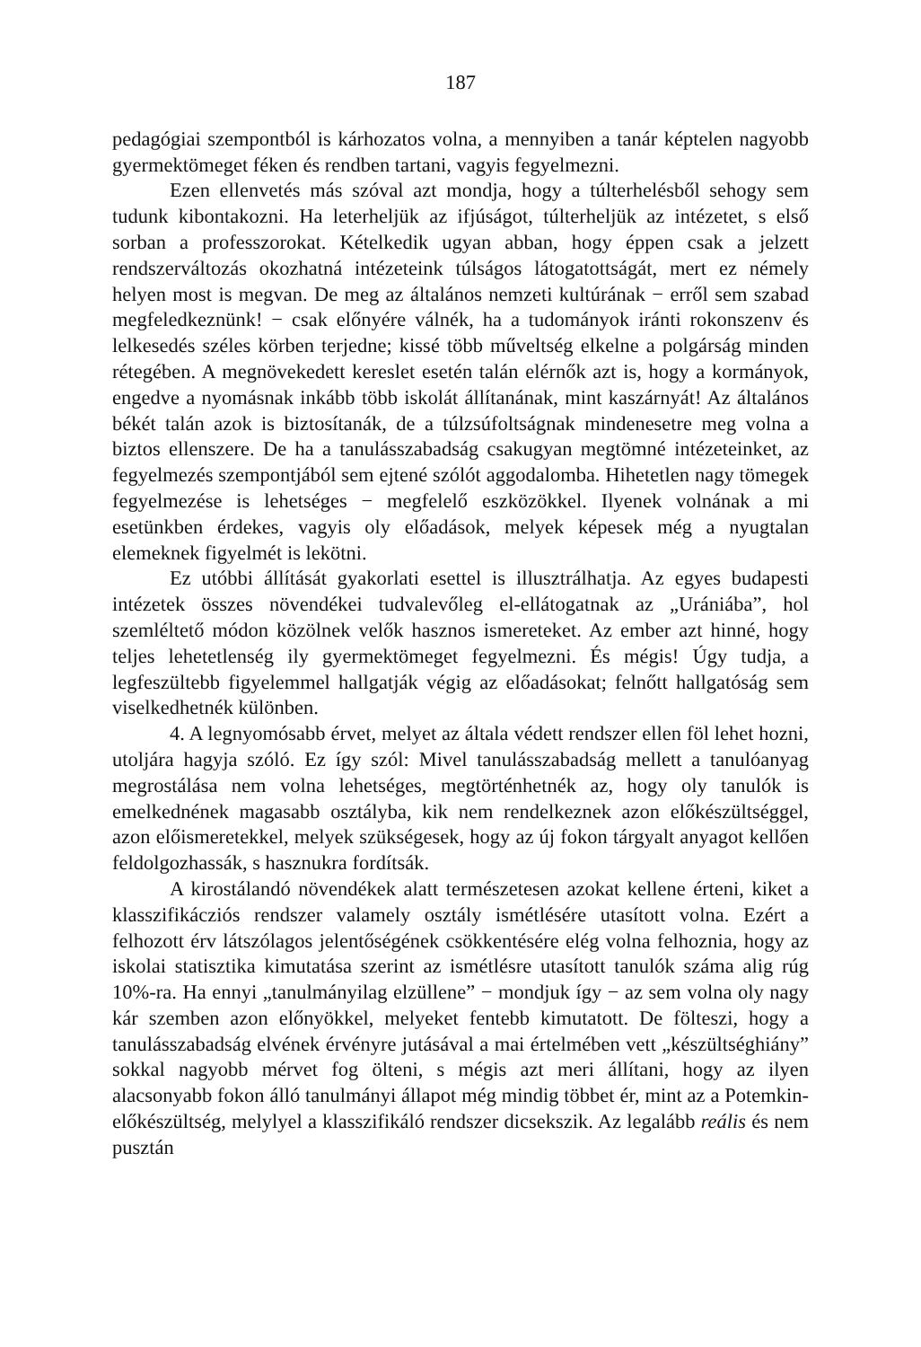187
pedagógiai szempontból is kárhozatos volna, a mennyiben a tanár képtelen nagyobb gyermektömeget féken és rendben tartani, vagyis fegyelmezni.
Ezen ellenvetés más szóval azt mondja, hogy a túlterhelésből sehogy sem tudunk kibontakozni. Ha leterheljük az ifjúságot, túlter­heljük az intézetet, s első sorban a professzorokat. Kételkedik ugyan abban, hogy éppen csak a jelzett rendszerváltozás okozhatná intézeteink túlságos látogatottságát, mert ez némely helyen most is megvan. De meg az általános nemzeti kultúrának − erről sem szabad megfeledkeznünk! − csak előnyére válnék, ha a tudományok iránti rokonszenv és lelkesedés széles körben terjedne; kissé több műveltség elkelne a polgárság minden rétegében. A megnövekedett kereslet esetén talán elérnők azt is, hogy a kormányok, engedve a nyomásnak inkább több iskolát állítanának, mint kaszárnyát! Az általános békét talán azok is biztosítanák, de a túlzsúfoltságnak mindenesetre meg volna a biztos ellenszere. De ha a tanulásszabadság csakugyan megtömné intézeteinket, az fegyelmezés szempontjából sem ejtené szólót aggodalomba. Hihetetlen nagy tömegek fegyelmezése is lehetséges − megfelelő eszközökkel. Ilyenek volnának a mi esetünkben érdekes, vagyis oly előadások, melyek képesek még a nyugtalan elemeknek figyelmét is lekötni.
Ez utóbbi állítását gyakorlati esettel is illusztrálhatja. Az egyes budapesti intézetek összes növendékei tudvalevőleg el-ellátogatnak az „Urániába”, hol szemléltető módon közölnek velők hasznos ismereteket. Az ember azt hinné, hogy teljes lehetetlenség ily gyermektömeget fegyelmezni. És mégis! Úgy tudja, a legfeszültebb figyelemmel hallgatják végig az előadásokat; felnőtt hallgatóság sem viselkedhetnék különben.
4. A legnyomósabb érvet, melyet az általa védett rendszer ellen föl lehet hozni, utoljára hagyja szóló. Ez így szól: Mivel tanulásszabadság mellett a tanulóanyag megrostálása nem volna lehetséges, megtörtén­hetnék az, hogy oly tanulók is emelkednének magasabb osztályba, kik nem rendelkeznek azon előkészültséggel, azon előismeretekkel, melyek szükségesek, hogy az új fokon tárgyalt anyagot kellően feldolgozhassák, s hasznukra fordítsák.
A kirostálandó növendékek alatt természetesen azokat kellene érteni, kiket a klasszifikácziós rendszer valamely osztály ismétlésére utasított volna. Ezért a felhozott érv látszólagos jelentőségének csök­kentésére elég volna felhoznia, hogy az iskolai statisztika kimutatása szerint az ismétlésre utasított tanulók száma alig rúg 10%-ra. Ha ennyi „tanulmányilag elzüllene” − mondjuk így − az sem volna oly nagy kár szemben azon előnyökkel, melyeket fentebb kimutatott. De fölteszi, hogy a tanulásszabadság elvének érvényre jutásával a mai értelmében vett „készültséghiány” sokkal nagyobb mérvet fog ölteni, s mégis azt meri állítani, hogy az ilyen alacsonyabb fokon álló tanulmányi állapot még mindig többet ér, mint az a Potemkin-előkészültség, melylyel a klasszifikáló rendszer dicsekszik. Az legalább reális és nem pusztán